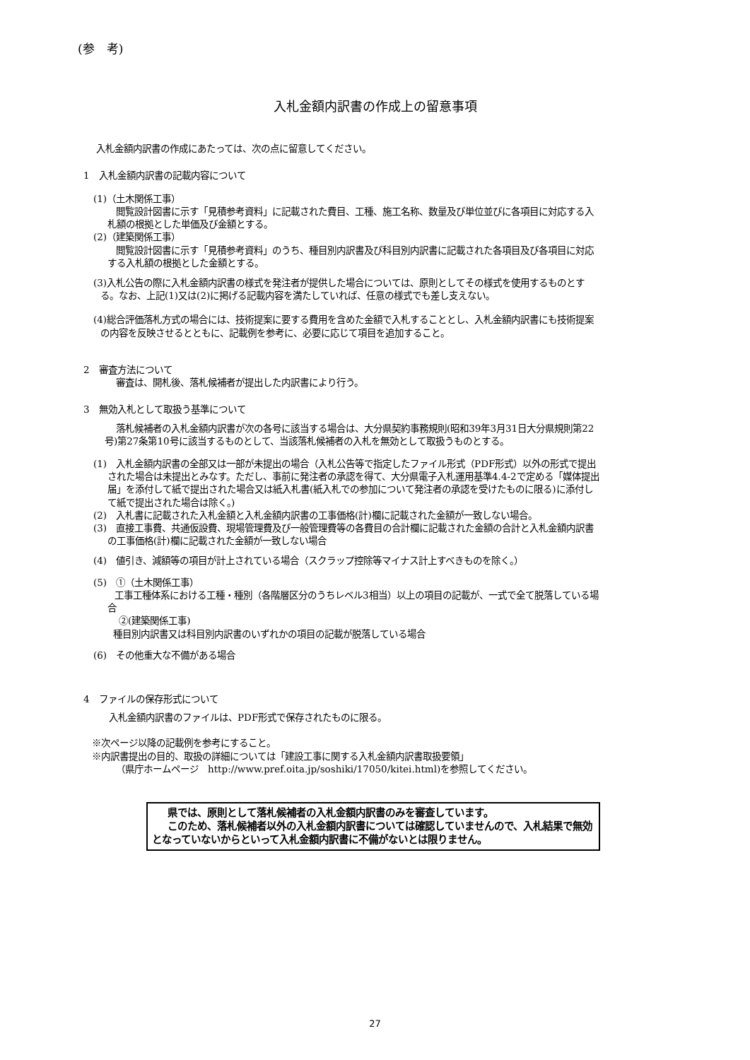(参　考)
入札金額内訳書の作成上の留意事項
入札金額内訳書の作成にあたっては、次の点に留意してください。
1　入札金額内訳書の記載内容について
(1)（土木関係工事）
閲覧設計図書に示す「見積参考資料」に記載された費目、工種、施工名称、数量及び単位並びに各項目に対応する入札額の根拠とした単価及び金額とする。
(2)（建築関係工事）
閲覧設計図書に示す「見積参考資料」のうち、種目別内訳書及び科目別内訳書に記載された各項目及び各項目に対応する入札額の根拠とした金額とする。
(3)入札公告の際に入札金額内訳書の様式を発注者が提供した場合については、原則としてその様式を使用するものとする。なお、上記(1)又は(2)に掲げる記載内容を満たしていれば、任意の様式でも差し支えない。
(4)総合評価落札方式の場合には、技術提案に要する費用を含めた金額で入札することとし、入札金額内訳書にも技術提案の内容を反映させるとともに、記載例を参考に、必要に応じて項目を追加すること。
2　審査方法について
審査は、開札後、落札候補者が提出した内訳書により行う。
3　無効入札として取扱う基準について
落札候補者の入札金額内訳書が次の各号に該当する場合は、大分県契約事務規則(昭和39年3月31日大分県規則第22号)第27条第10号に該当するものとして、当該落札候補者の入札を無効として取扱うものとする。
(1)　入札金額内訳書の全部又は一部が未提出の場合（入札公告等で指定したファイル形式（PDF形式）以外の形式で提出された場合は未提出とみなす。ただし、事前に発注者の承認を得て、大分県電子入札運用基準4.4-2で定める「媒体提出届」を添付して紙で提出された場合又は紙入札書(紙入札での参加について発注者の承認を受けたものに限る)に添付して紙で提出された場合は除く。)
(2)　入札書に記載された入札金額と入札金額内訳書の工事価格(計)欄に記載された金額が一致しない場合。
(3)　直接工事費、共通仮設費、現場管理費及び一般管理費等の各費目の合計欄に記載された金額の合計と入札金額内訳書の工事価格(計)欄に記載された金額が一致しない場合
(4)　値引き、減額等の項目が計上されている場合（スクラップ控除等マイナス計上すべきものを除く。）
(5)　①（土木関係工事）
工事工種体系における工種・種別（各階層区分のうちレベル3相当）以上の項目の記載が、一式で全て脱落している場合
②(建築関係工事)
種目別内訳書又は科目別内訳書のいずれかの項目の記載が脱落している場合
(6)　その他重大な不備がある場合
4　ファイルの保存形式について
入札金額内訳書のファイルは、PDF形式で保存されたものに限る。
※次ページ以降の記載例を参考にすること。
※内訳書提出の目的、取扱の詳細については「建設工事に関する入札金額内訳書取扱要領」
（県庁ホームページ　http://www.pref.oita.jp/soshiki/17050/kitei.html)を参照してください。
県では、原則として落札候補者の入札金額内訳書のみを審査しています。
このため、落札候補者以外の入札金額内訳書については確認していませんので、入札結果で無効となっていないからといって入札金額内訳書に不備がないとは限りません。
27